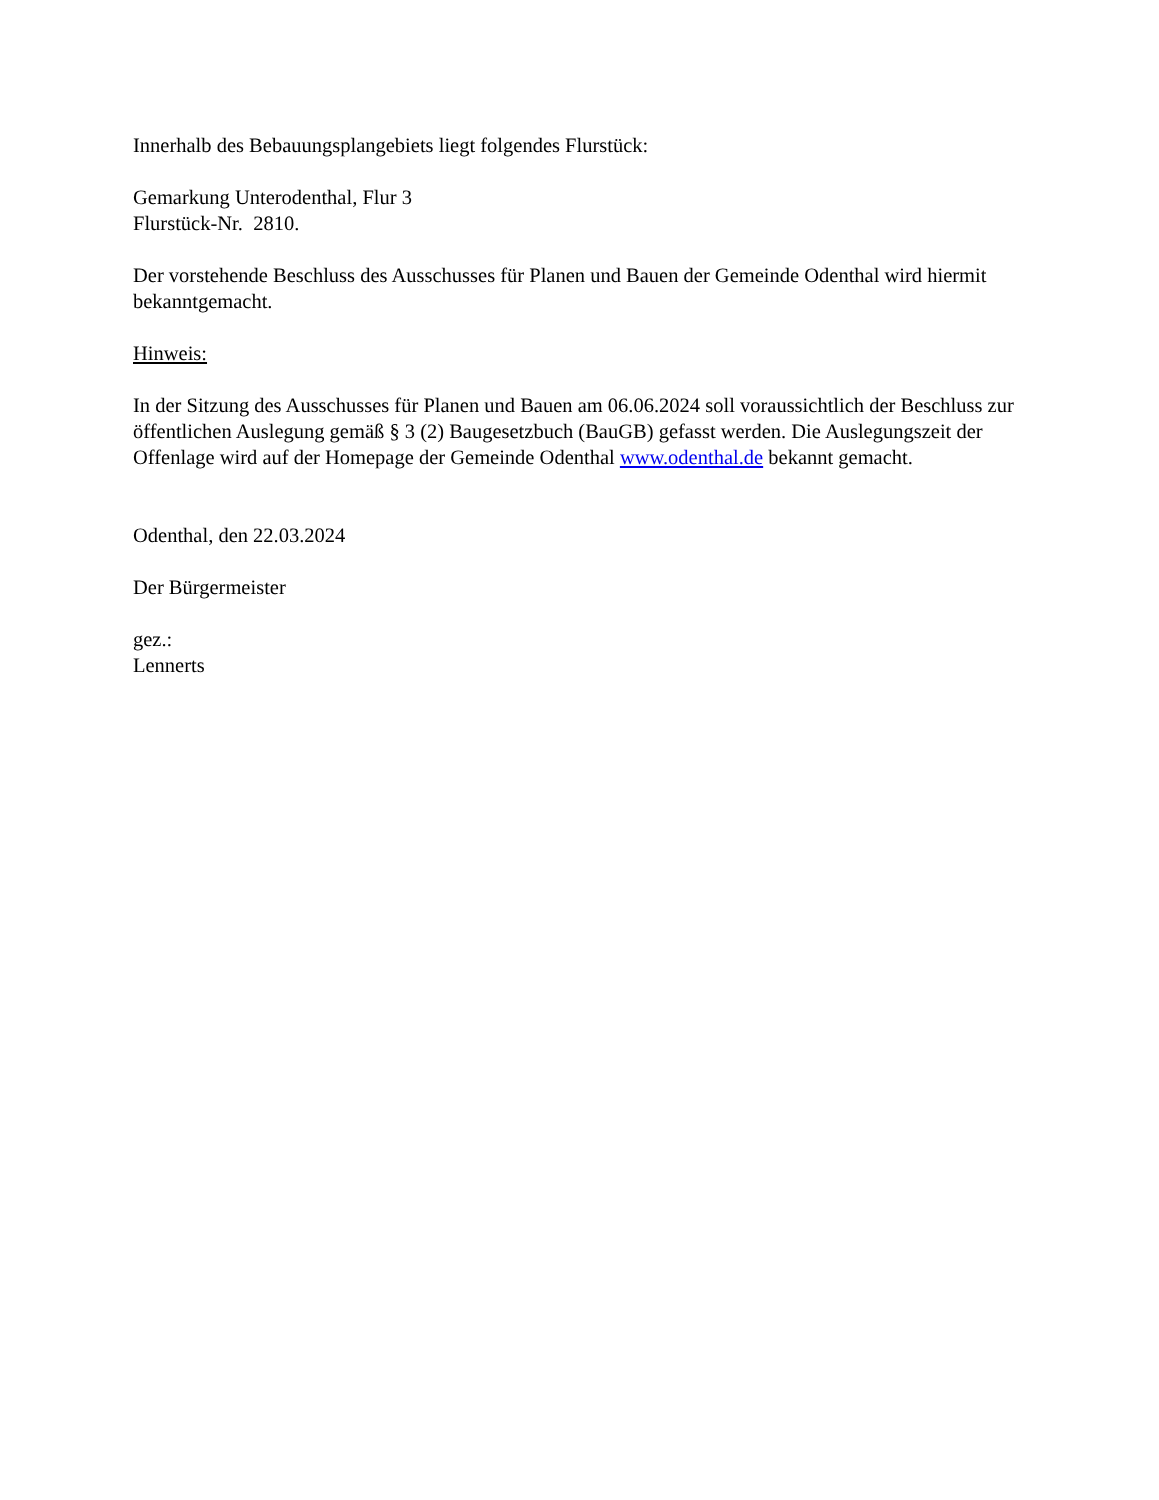Innerhalb des Bebauungsplangebiets liegt folgendes Flurstück:
Gemarkung Unterodenthal, Flur 3
Flurstück-Nr. 2810.
Der vorstehende Beschluss des Ausschusses für Planen und Bauen der Gemeinde Odenthal wird hiermit bekanntgemacht.
Hinweis:
In der Sitzung des Ausschusses für Planen und Bauen am 06.06.2024 soll voraussichtlich der Beschluss zur öffentlichen Auslegung gemäß § 3 (2) Baugesetzbuch (BauGB) gefasst werden. Die Auslegungszeit der Offenlage wird auf der Homepage der Gemeinde Odenthal www.odenthal.de bekannt gemacht.
Odenthal, den 22.03.2024
Der Bürgermeister
gez.:
Lennerts